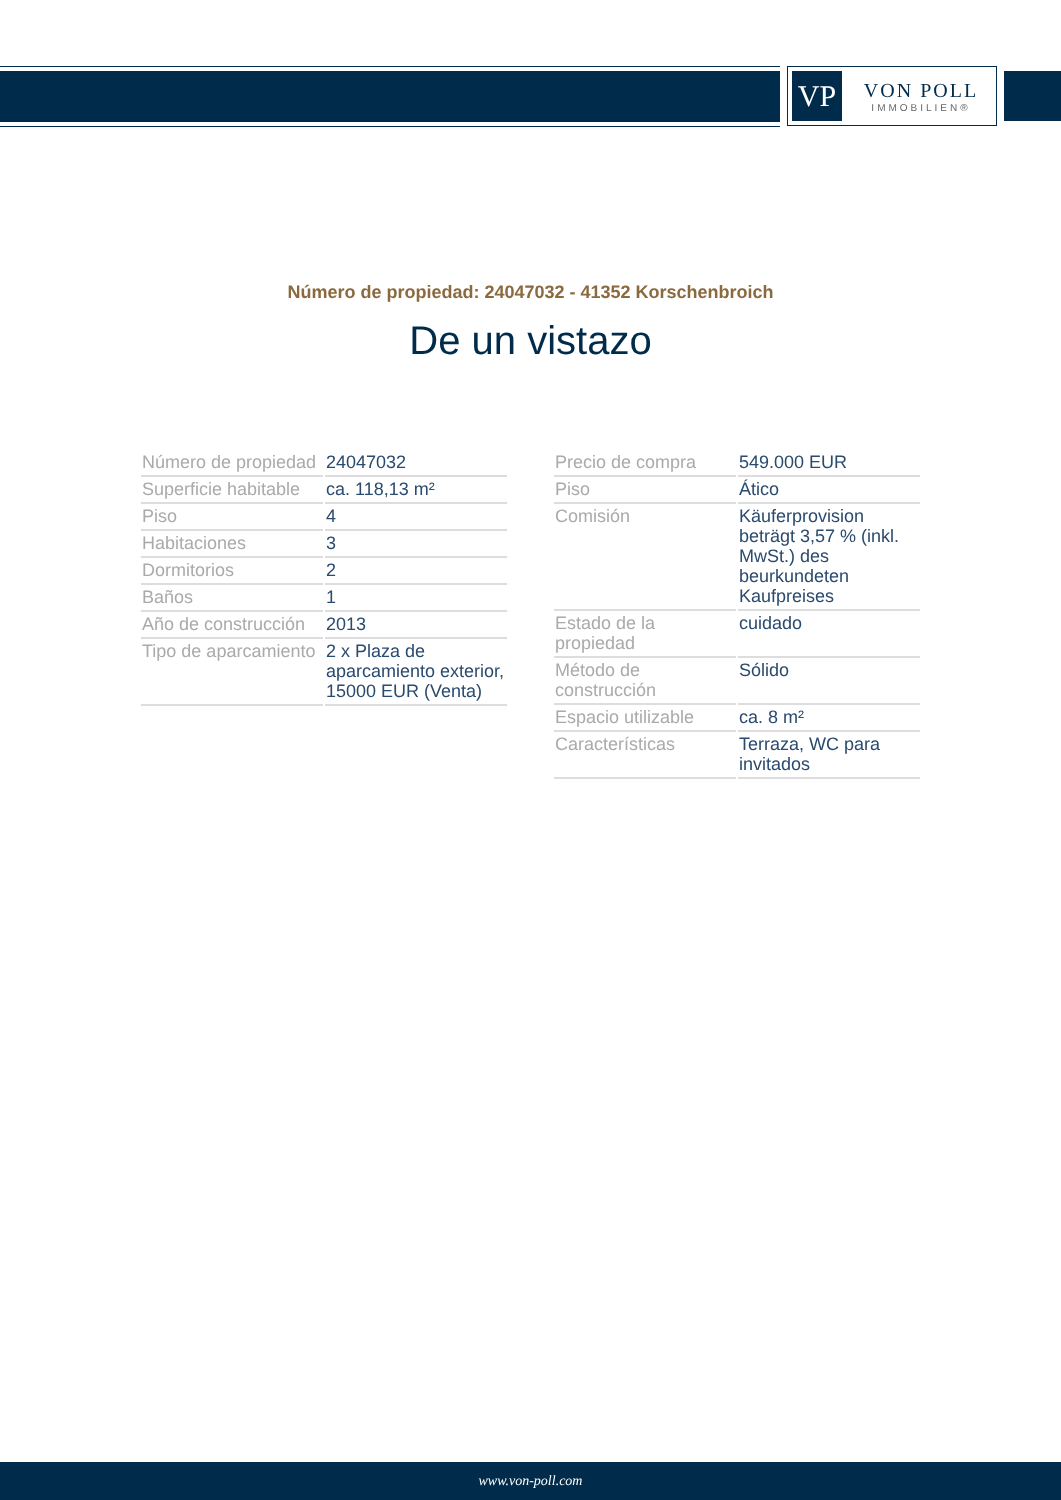VP
VON POLL
IMMOBILIEN®
Número de propiedad: 24047032 - 41352 Korschenbroich
De un vistazo
| Número de propiedad | 24047032 |
| Superficie habitable | ca. 118,13 m² |
| Piso | 4 |
| Habitaciones | 3 |
| Dormitorios | 2 |
| Baños | 1 |
| Año de construcción | 2013 |
| Tipo de aparcamiento | 2 x Plaza de aparcamiento exterior, 15000 EUR (Venta) |
| Precio de compra | 549.000 EUR |
| Piso | Ático |
| Comisión | Käuferprovision beträgt 3,57 % (inkl. MwSt.) des beurkundeten Kaufpreises |
| Estado de la propiedad | cuidado |
| Método de construcción | Sólido |
| Espacio utilizable | ca. 8 m² |
| Características | Terraza, WC para invitados |
www.von-poll.com